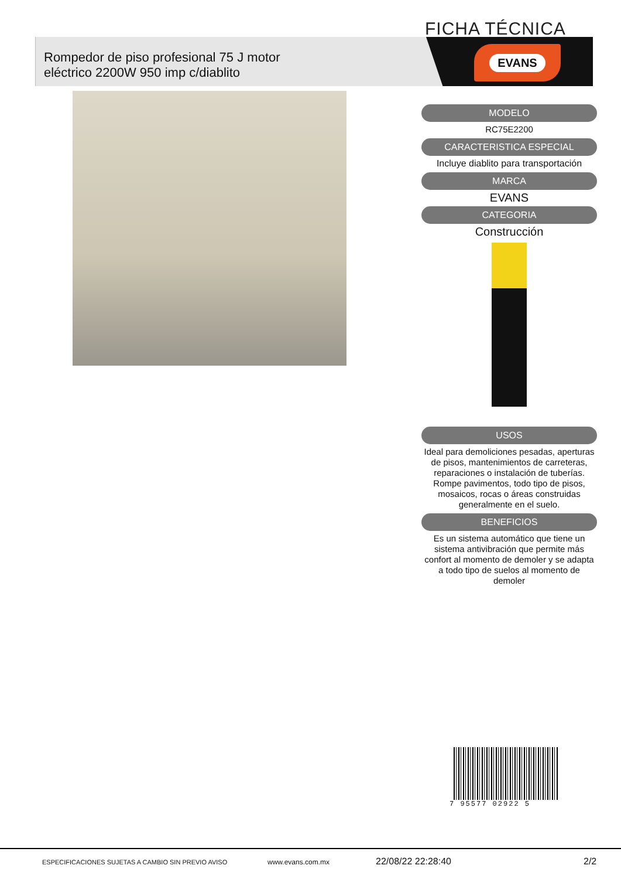FICHA TÉCNICA
EVANS
Rompedor de piso profesional 75 J motor
eléctrico 2200W 950 imp c/diablito
MODELO
RC75E2200
CARACTERISTICA ESPECIAL
Incluye diablito para transportación
MARCA
EVANS
CATEGORIA
Construcción
USOS
Ideal para demoliciones pesadas, aperturas de pisos, mantenimientos de carreteras, reparaciones o instalación de tuberías. Rompe pavimentos, todo tipo de pisos, mosaicos, rocas o áreas construidas generalmente en el suelo.
BENEFICIOS
Es un sistema automático que tiene un sistema antivibración que permite más confort al momento de demoler y se adapta a todo tipo de suelos al momento de demoler
7 95577 02922 5
ESPECIFICACIONES SUJETAS A CAMBIO SIN PREVIO AVISO www.evans.com.mx 22/08/22 22:28:40 2/2